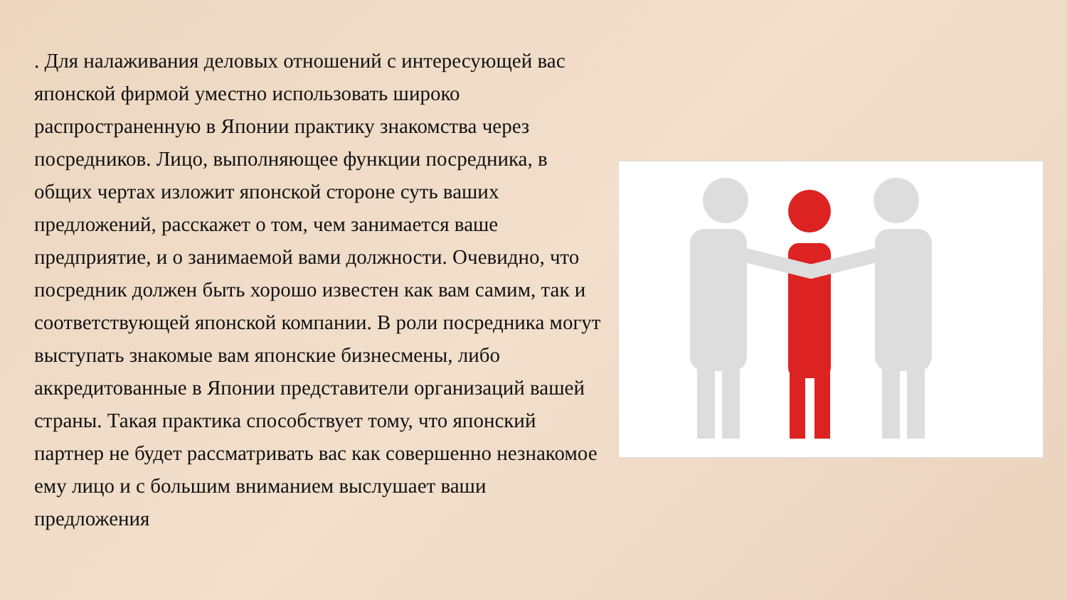. Для налаживания деловых отношений с интересующей вас японской фирмой уместно использовать широко распространенную в Японии практику знакомства через посредников. Лицо, выполняющее функции посредника, в общих чертах изложит японской стороне суть ваших предложений, расскажет о том, чем занимается ваше предприятие, и о занимаемой вами должности. Очевидно, что посредник должен быть хорошо известен как вам самим, так и соответствующей японской компании. В роли посредника могут выступать знакомые вам японские бизнесмены, либо аккредитованные в Японии представители организаций вашей страны. Такая практика способствует тому, что японский партнер не будет рассматривать вас как совершенно незнакомое ему лицо и с большим вниманием выслушает ваши предложения